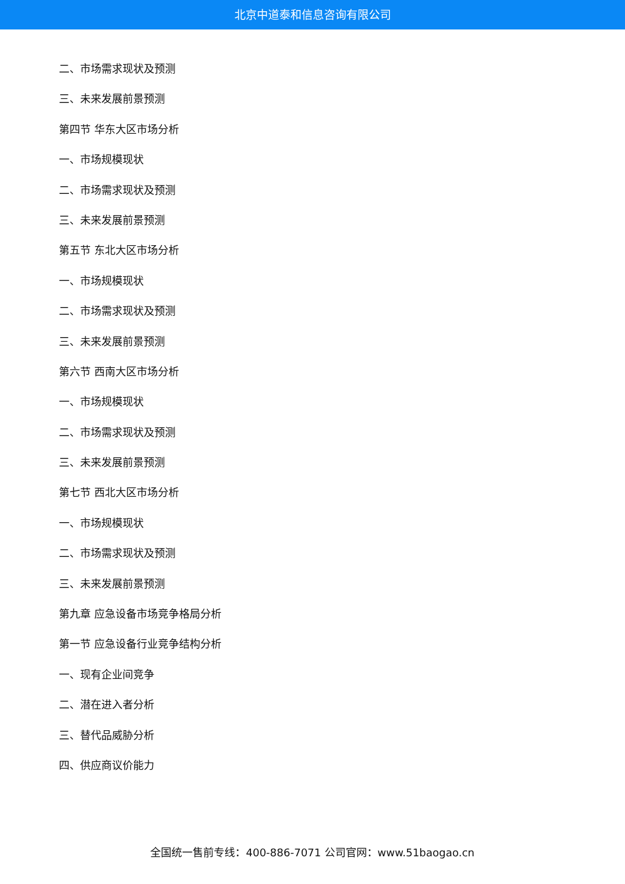北京中道泰和信息咨询有限公司
二、市场需求现状及预测
三、未来发展前景预测
第四节 华东大区市场分析
一、市场规模现状
二、市场需求现状及预测
三、未来发展前景预测
第五节 东北大区市场分析
一、市场规模现状
二、市场需求现状及预测
三、未来发展前景预测
第六节 西南大区市场分析
一、市场规模现状
二、市场需求现状及预测
三、未来发展前景预测
第七节 西北大区市场分析
一、市场规模现状
二、市场需求现状及预测
三、未来发展前景预测
第九章 应急设备市场竞争格局分析
第一节 应急设备行业竞争结构分析
一、现有企业间竞争
二、潜在进入者分析
三、替代品威胁分析
四、供应商议价能力
全国统一售前专线：400-886-7071 公司官网：www.51baogao.cn